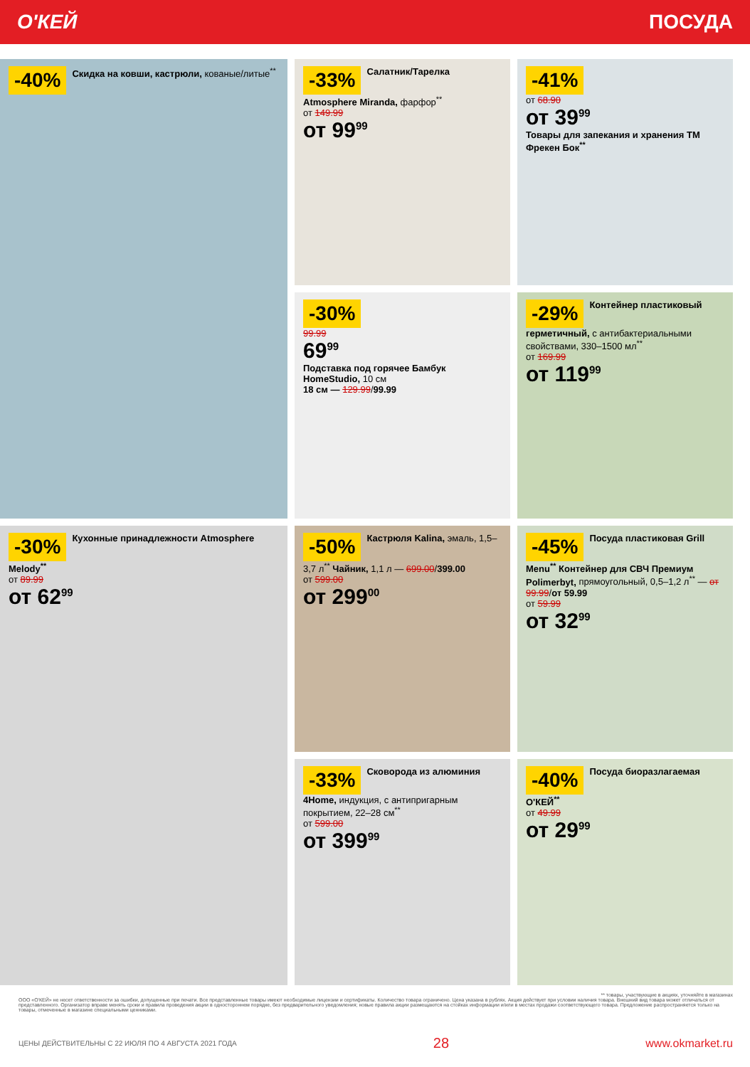О'КЕЙ ПОСУДА
-40% Скидка на ковши, кастрюли, кованые/литые<sup>**</sup>
-33% Салатник/Тарелка Atmosphere Miranda, фарфор<sup>**</sup>
от 149.99
от 99<sup>99</sup>
-41%
от 68.90
от 39<sup>99</sup>
Товары для запекания и хранения ТМ Фрекен Бок<sup>**</sup>
-30%
99.99
69<sup>99</sup>
Подставка под горячее Бамбук HomeStudio, 10 см
18 см — 129.99/99.99
-29% Контейнер пластиковый герметичный, с антибактериальными свойствами, 330–1500 мл<sup>**</sup>
от 169.99
от 119<sup>99</sup>
-30% Кухонные принадлежности Atmosphere Melody<sup>**</sup>
от 89.99
от 62<sup>99</sup>
-50% Кастрюля Kalina, эмаль, 1,5–3,7 л<sup>**</sup> Чайник, 1,1 л — 699.00/399.00
от 599.00
от 299<sup>00</sup>
-45% Посуда пластиковая Grill Menu<sup>**</sup> Контейнер для СВЧ Премиум Polimerbyt, прямоугольный, 0,5–1,2 л<sup>**</sup> — от 99.99/от 59.99
от 59.99
от 32<sup>99</sup>
-33% Сковорода из алюминия 4Home, индукция, с антипригарным покрытием, 22–28 см<sup>**</sup>
от 599.00
от 399<sup>99</sup>
-40% Посуда биоразлагаемая О'КЕЙ<sup>**</sup>
от 49.99
от 29<sup>99</sup>
** товары, участвующие в акциях, уточняйте в магазинах
ООО «О'КЕЙ» не несет ответственности за ошибки, допущенные при печати. Все представленные товары имеют необходимые лицензии и сертификаты. Количество товара ограничено. Цена указана в рублях. Акция действует при условии наличия товара. Внешний вид товара может отличаться от представленного. Организатор вправе менять сроки и правила проведения акции в одностороннем порядке, без предварительного уведомления; новые правила акции размещаются на стойках информации и/или в местах продажи соответствующего товара. Предложение распространяется только на товары, отмеченные в магазине специальными ценниками.
ЦЕНЫ ДЕЙСТВИТЕЛЬНЫ С 22 ИЮЛЯ ПО 4 АВГУСТА 2021 ГОДА 28 www.okmarket.ru